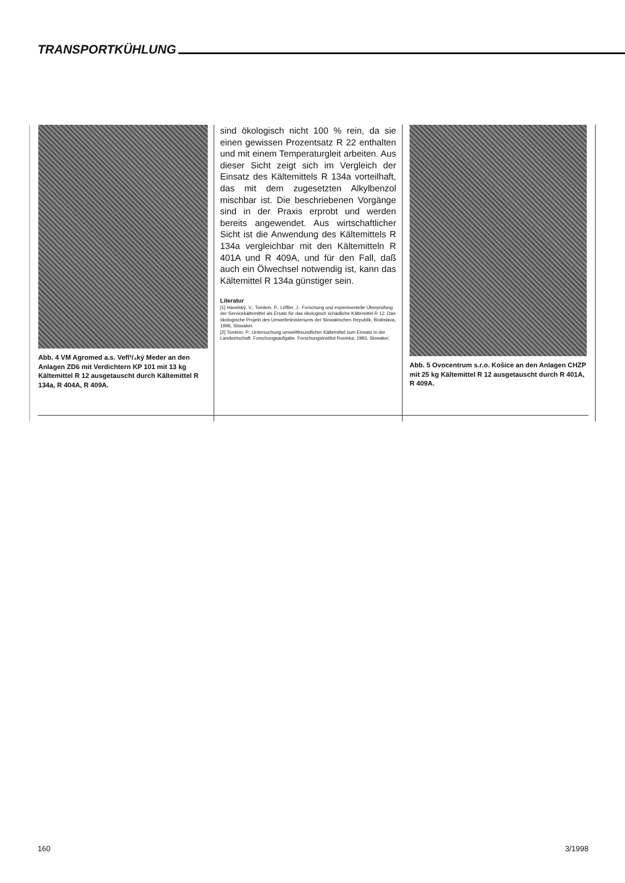TRANSPORTKÜHLUNG
Abb. 4 VM Agromed a.s. Vefl³/₄ký Meder an den Anlagen ZD6 mit Verdichtern KP 101 mit 13 kg Kältemittel R 12 ausgetauscht durch Kältemittel R 134a, R 404A, R 409A.
sind ökologisch nicht 100 % rein, da sie einen gewissen Prozentsatz R 22 enthalten und mit einem Temperaturgleit arbeiten. Aus dieser Sicht zeigt sich im Vergleich der Einsatz des Kältemittels R 134a vorteilhaft, das mit dem zugesetzten Alkylbenzol mischbar ist. Die beschriebenen Vorgänge sind in der Praxis erprobt und werden bereits angewendet. Aus wirtschaftlicher Sicht ist die Anwendung des Kältemittels R 134a vergleichbar mit den Kältemitteln R 401A und R 409A, und für den Fall, daß auch ein Ölwechsel notwendig ist, kann das Kältemittel R 134a günstiger sein.
Literatur
[1] Havelský, V., Tomlein, P., Löffler, J.: Forschung und experimentelle Überprüfung der Servicekältemittel als Ersatz für das ökologisch schädliche Kältemittel R 12. Das ökologische Projekt des Umweltministeriums der Slowakischen Republik, Bratislava, 1996, Slowakei.
[2] Tomlein, P.: Untersuchung umweltfreundlicher Kältemittel zum Einsatz in der Landwirtschaft. Forschungsaufgabe. Forschungsinstitut Rovinka, 1993, Slowakei.
Abb. 5 Ovocentrum s.r.o. Košice an den Anlagen CHZP mit 25 kg Kältemittel R 12 ausgetauscht durch R 401A, R 409A.
160 3/1998